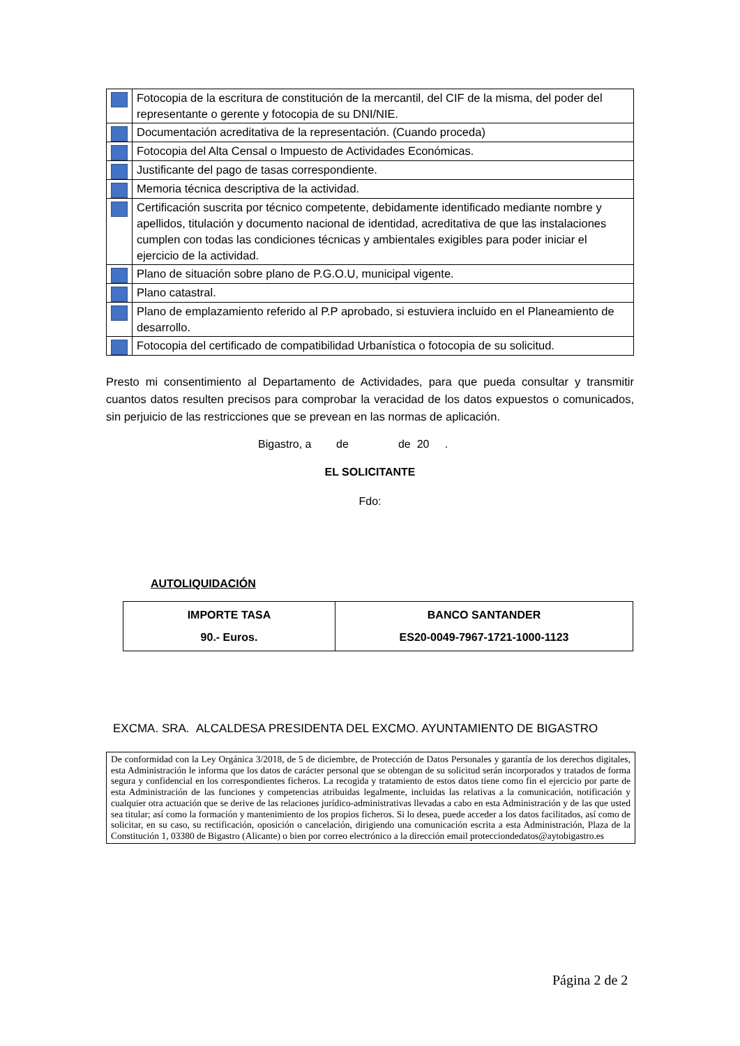| | Fotocopia de la escritura de constitución de la mercantil, del CIF de la misma, del poder del representante o gerente y fotocopia de su DNI/NIE. |
| | Documentación acreditativa de la representación. (Cuando proceda) |
| | Fotocopia del Alta Censal o Impuesto de Actividades Económicas. |
| | Justificante del pago de tasas correspondiente. |
| | Memoria técnica descriptiva de la actividad. |
| | Certificación suscrita por técnico competente, debidamente identificado mediante nombre y apellidos, titulación y documento nacional de identidad, acreditativa de que las instalaciones cumplen con todas las condiciones técnicas y ambientales exigibles para poder iniciar el ejercicio de la actividad. |
| | Plano de situación sobre plano de P.G.O.U, municipal vigente. |
| | Plano catastral. |
| | Plano de emplazamiento referido al P.P aprobado, si estuviera incluido en el Planeamiento de desarrollo. |
| | Fotocopia del certificado de compatibilidad Urbanística o fotocopia de su solicitud. |
Presto mi consentimiento al Departamento de Actividades, para que pueda consultar y transmitir cuantos datos resulten precisos para comprobar la veracidad de los datos expuestos o comunicados, sin perjuicio de las restricciones que se prevean en las normas de aplicación.
Bigastro, a de de 20 .
EL SOLICITANTE
Fdo:
AUTOLIQUIDACIÓN
| IMPORTE TASA 90.- Euros. | BANCO SANTANDER ES20-0049-7967-1721-1000-1123 |
EXCMA. SRA. ALCALDESA PRESIDENTA DEL EXCMO. AYUNTAMIENTO DE BIGASTRO
De conformidad con la Ley Orgánica 3/2018, de 5 de diciembre, de Protección de Datos Personales y garantía de los derechos digitales, esta Administración le informa que los datos de carácter personal que se obtengan de su solicitud serán incorporados y tratados de forma segura y confidencial en los correspondientes ficheros. La recogida y tratamiento de estos datos tiene como fin el ejercicio por parte de esta Administración de las funciones y competencias atribuidas legalmente, incluidas las relativas a la comunicación, notificación y cualquier otra actuación que se derive de las relaciones jurídico-administrativas llevadas a cabo en esta Administración y de las que usted sea titular; así como la formación y mantenimiento de los propios ficheros. Si lo desea, puede acceder a los datos facilitados, así como de solicitar, en su caso, su rectificación, oposición o cancelación, dirigiendo una comunicación escrita a esta Administración, Plaza de la Constitución 1, 03380 de Bigastro (Alicante) o bien por correo electrónico a la dirección email protecciondedatos@aytobigastro.es
Página 2 de 2